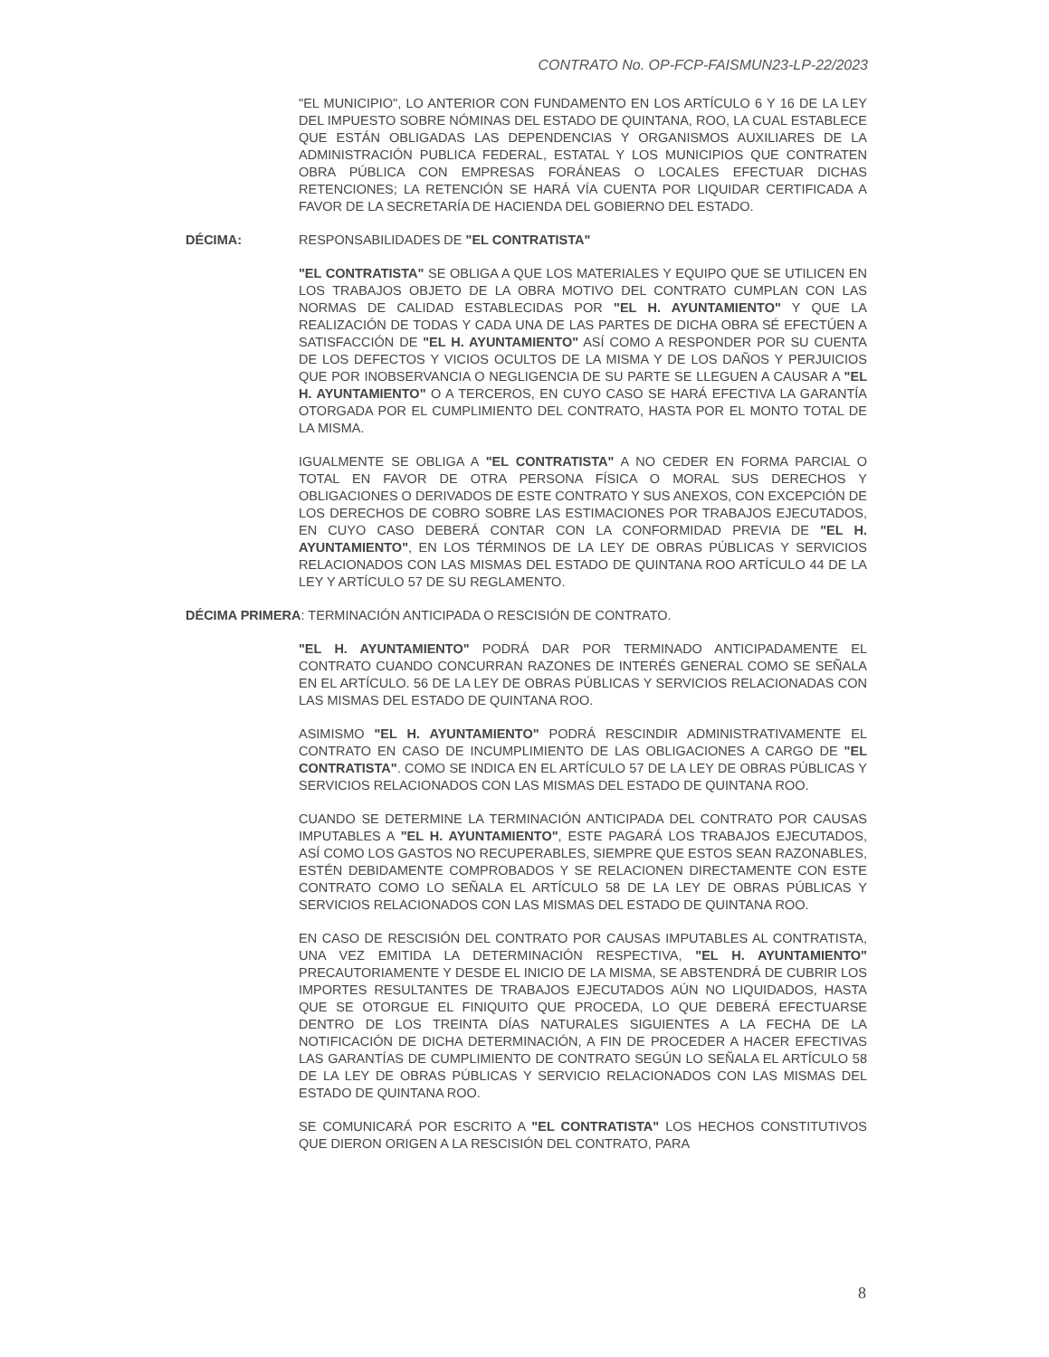CONTRATO No. OP-FCP-FAISMUN23-LP-22/2023
"EL MUNICIPIO", LO ANTERIOR CON FUNDAMENTO EN LOS ARTÍCULO 6 Y 16 DE LA LEY DEL IMPUESTO SOBRE NÓMINAS DEL ESTADO DE QUINTANA, ROO, LA CUAL ESTABLECE QUE ESTÁN OBLIGADAS LAS DEPENDENCIAS Y ORGANISMOS AUXILIARES DE LA ADMINISTRACIÓN PUBLICA FEDERAL, ESTATAL Y LOS MUNICIPIOS QUE CONTRATEN OBRA PÚBLICA CON EMPRESAS FORÁNEAS O LOCALES EFECTUAR DICHAS RETENCIONES; LA RETENCIÓN SE HARÁ VÍA CUENTA POR LIQUIDAR CERTIFICADA A FAVOR DE LA SECRETARÍA DE HACIENDA DEL GOBIERNO DEL ESTADO.
DÉCIMA: RESPONSABILIDADES DE "EL CONTRATISTA"
"EL CONTRATISTA" SE OBLIGA A QUE LOS MATERIALES Y EQUIPO QUE SE UTILICEN EN LOS TRABAJOS OBJETO DE LA OBRA MOTIVO DEL CONTRATO CUMPLAN CON LAS NORMAS DE CALIDAD ESTABLECIDAS POR "EL H. AYUNTAMIENTO" Y QUE LA REALIZACIÓN DE TODAS Y CADA UNA DE LAS PARTES DE DICHA OBRA SÉ EFECTÚEN A SATISFACCIÓN DE "EL H. AYUNTAMIENTO" ASÍ COMO A RESPONDER POR SU CUENTA DE LOS DEFECTOS Y VICIOS OCULTOS DE LA MISMA Y DE LOS DAÑOS Y PERJUICIOS QUE POR INOBSERVANCIA O NEGLIGENCIA DE SU PARTE SE LLEGUEN A CAUSAR A "EL H. AYUNTAMIENTO" O A TERCEROS, EN CUYO CASO SE HARÁ EFECTIVA LA GARANTÍA OTORGADA POR EL CUMPLIMIENTO DEL CONTRATO, HASTA POR EL MONTO TOTAL DE LA MISMA.
IGUALMENTE SE OBLIGA A "EL CONTRATISTA" A NO CEDER EN FORMA PARCIAL O TOTAL EN FAVOR DE OTRA PERSONA FÍSICA O MORAL SUS DERECHOS Y OBLIGACIONES O DERIVADOS DE ESTE CONTRATO Y SUS ANEXOS, CON EXCEPCIÓN DE LOS DERECHOS DE COBRO SOBRE LAS ESTIMACIONES POR TRABAJOS EJECUTADOS, EN CUYO CASO DEBERÁ CONTAR CON LA CONFORMIDAD PREVIA DE "EL H. AYUNTAMIENTO", EN LOS TÉRMINOS DE LA LEY DE OBRAS PÚBLICAS Y SERVICIOS RELACIONADOS CON LAS MISMAS DEL ESTADO DE QUINTANA ROO ARTÍCULO 44 DE LA LEY Y ARTÍCULO 57 DE SU REGLAMENTO.
DÉCIMA PRIMERA: TERMINACIÓN ANTICIPADA O RESCISIÓN DE CONTRATO.
"EL H. AYUNTAMIENTO" PODRÁ DAR POR TERMINADO ANTICIPADAMENTE EL CONTRATO CUANDO CONCURRAN RAZONES DE INTERÉS GENERAL COMO SE SEÑALA EN EL ARTÍCULO. 56 DE LA LEY DE OBRAS PÚBLICAS Y SERVICIOS RELACIONADAS CON LAS MISMAS DEL ESTADO DE QUINTANA ROO.
ASIMISMO "EL H. AYUNTAMIENTO" PODRÁ RESCINDIR ADMINISTRATIVAMENTE EL CONTRATO EN CASO DE INCUMPLIMIENTO DE LAS OBLIGACIONES A CARGO DE "EL CONTRATISTA". COMO SE INDICA EN EL ARTÍCULO 57 DE LA LEY DE OBRAS PÚBLICAS Y SERVICIOS RELACIONADOS CON LAS MISMAS DEL ESTADO DE QUINTANA ROO.
CUANDO SE DETERMINE LA TERMINACIÓN ANTICIPADA DEL CONTRATO POR CAUSAS IMPUTABLES A "EL H. AYUNTAMIENTO", ESTE PAGARÁ LOS TRABAJOS EJECUTADOS, ASÍ COMO LOS GASTOS NO RECUPERABLES, SIEMPRE QUE ESTOS SEAN RAZONABLES, ESTÉN DEBIDAMENTE COMPROBADOS Y SE RELACIONEN DIRECTAMENTE CON ESTE CONTRATO COMO LO SEÑALA EL ARTÍCULO 58 DE LA LEY DE OBRAS PÚBLICAS Y SERVICIOS RELACIONADOS CON LAS MISMAS DEL ESTADO DE QUINTANA ROO.
EN CASO DE RESCISIÓN DEL CONTRATO POR CAUSAS IMPUTABLES AL CONTRATISTA, UNA VEZ EMITIDA LA DETERMINACIÓN RESPECTIVA, "EL H. AYUNTAMIENTO" PRECAUTORIAMENTE Y DESDE EL INICIO DE LA MISMA, SE ABSTENDRÁ DE CUBRIR LOS IMPORTES RESULTANTES DE TRABAJOS EJECUTADOS AÚN NO LIQUIDADOS, HASTA QUE SE OTORGUE EL FINIQUITO QUE PROCEDA, LO QUE DEBERÁ EFECTUARSE DENTRO DE LOS TREINTA DÍAS NATURALES SIGUIENTES A LA FECHA DE LA NOTIFICACIÓN DE DICHA DETERMINACIÓN, A FIN DE PROCEDER A HACER EFECTIVAS LAS GARANTÍAS DE CUMPLIMIENTO DE CONTRATO SEGÚN LO SEÑALA EL ARTÍCULO 58 DE LA LEY DE OBRAS PÚBLICAS Y SERVICIO RELACIONADOS CON LAS MISMAS DEL ESTADO DE QUINTANA ROO.
SE COMUNICARÁ POR ESCRITO A "EL CONTRATISTA" LOS HECHOS CONSTITUTIVOS QUE DIERON ORIGEN A LA RESCISIÓN DEL CONTRATO, PARA
8